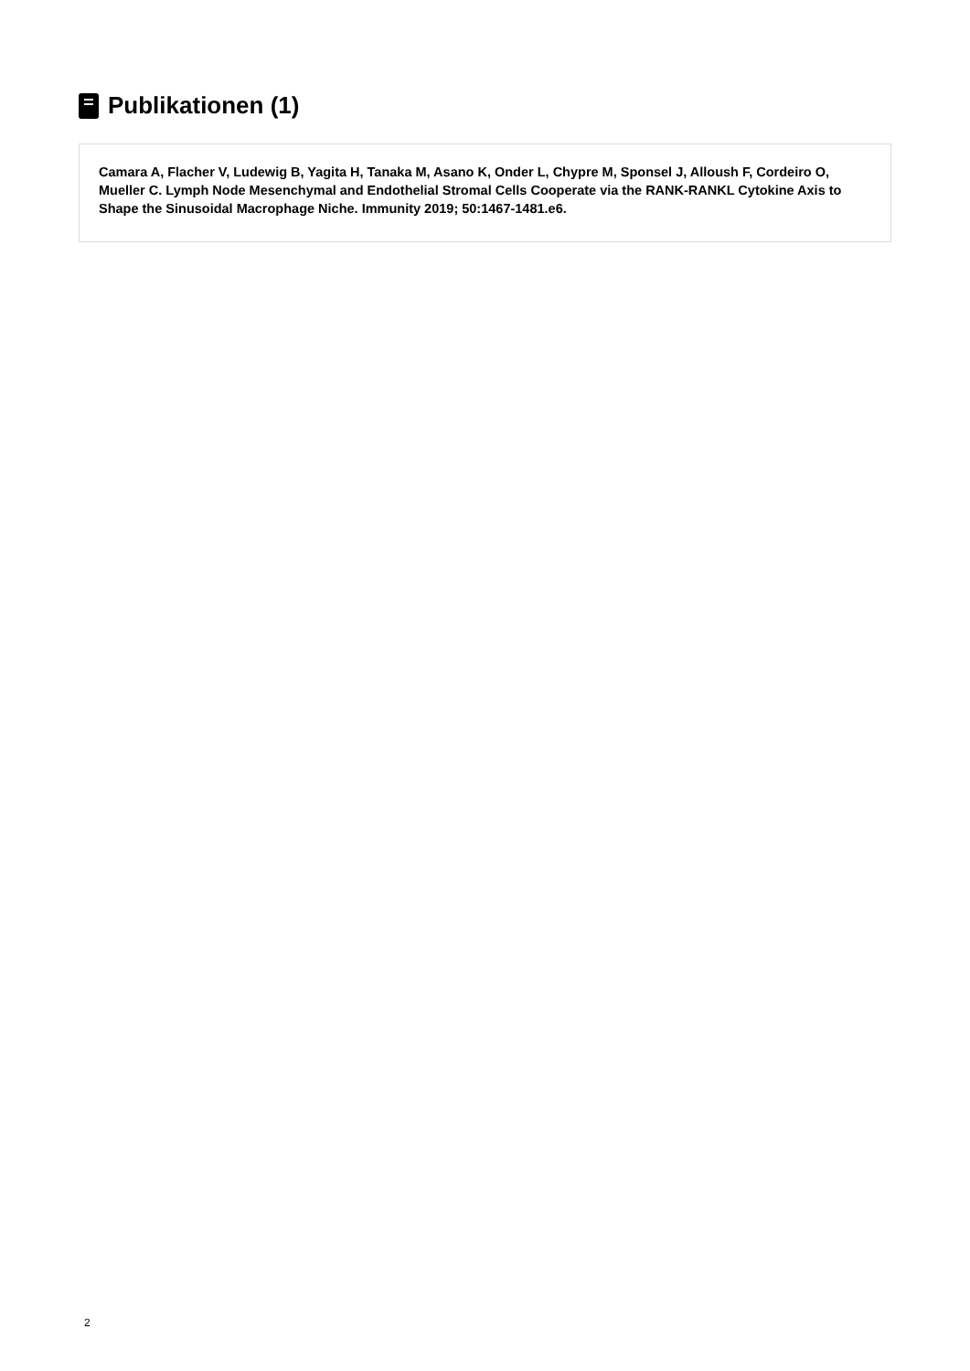Publikationen (1)
Camara A, Flacher V, Ludewig B, Yagita H, Tanaka M, Asano K, Onder L, Chypre M, Sponsel J, Alloush F, Cordeiro O, Mueller C. Lymph Node Mesenchymal and Endothelial Stromal Cells Cooperate via the RANK-RANKL Cytokine Axis to Shape the Sinusoidal Macrophage Niche. Immunity 2019; 50:1467-1481.e6.
2